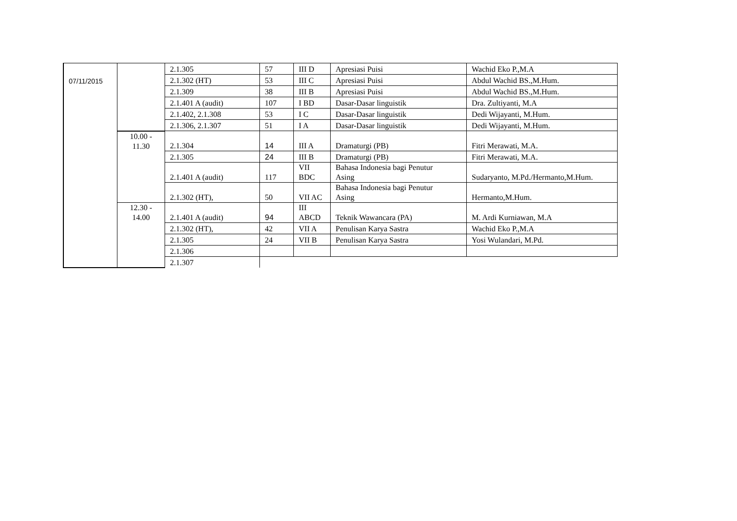| 07/11/2015 | | 2.1.305 | 57 | III D | Apresiasi Puisi | Wachid Eko P.,M.A |
| | | 2.1.302 (HT) | 53 | III C | Apresiasi Puisi | Abdul Wachid BS.,M.Hum. |
| | | 2.1.309 | 38 | III B | Apresiasi Puisi | Abdul Wachid BS.,M.Hum. |
| | | 2.1.401 A (audit) | 107 | I BD | Dasar-Dasar linguistik | Dra. Zultiyanti, M.A |
| | | 2.1.402, 2.1.308 | 53 | I C | Dasar-Dasar linguistik | Dedi Wijayanti, M.Hum. |
| | | 2.1.306, 2.1.307 | 51 | I A | Dasar-Dasar linguistik | Dedi Wijayanti, M.Hum. |
| | 10.00 - 11.30 | 2.1.304 | 14 | III A | Dramaturgi (PB) | Fitri Merawati, M.A. |
| | | 2.1.305 | 24 | III B | Dramaturgi (PB) | Fitri Merawati, M.A. |
| | | 2.1.401 A (audit) | 117 | VII BDC | Bahasa Indonesia bagi Penutur Asing | Sudaryanto, M.Pd./Hermanto,M.Hum. |
| | | 2.1.302 (HT), | 50 | VII AC | Bahasa Indonesia bagi Penutur Asing | Hermanto,M.Hum. |
| | 12.30 - 14.00 | 2.1.401 A (audit) | 94 | III ABCD | Teknik Wawancara (PA) | M. Ardi Kurniawan, M.A |
| | | 2.1.302 (HT), | 42 | VII A | Penulisan Karya Sastra | Wachid Eko P.,M.A |
| | | 2.1.305 | 24 | VII B | Penulisan Karya Sastra | Yosi Wulandari, M.Pd. |
| | | 2.1.306 | | | | |
| | | 2.1.307 | | | | |